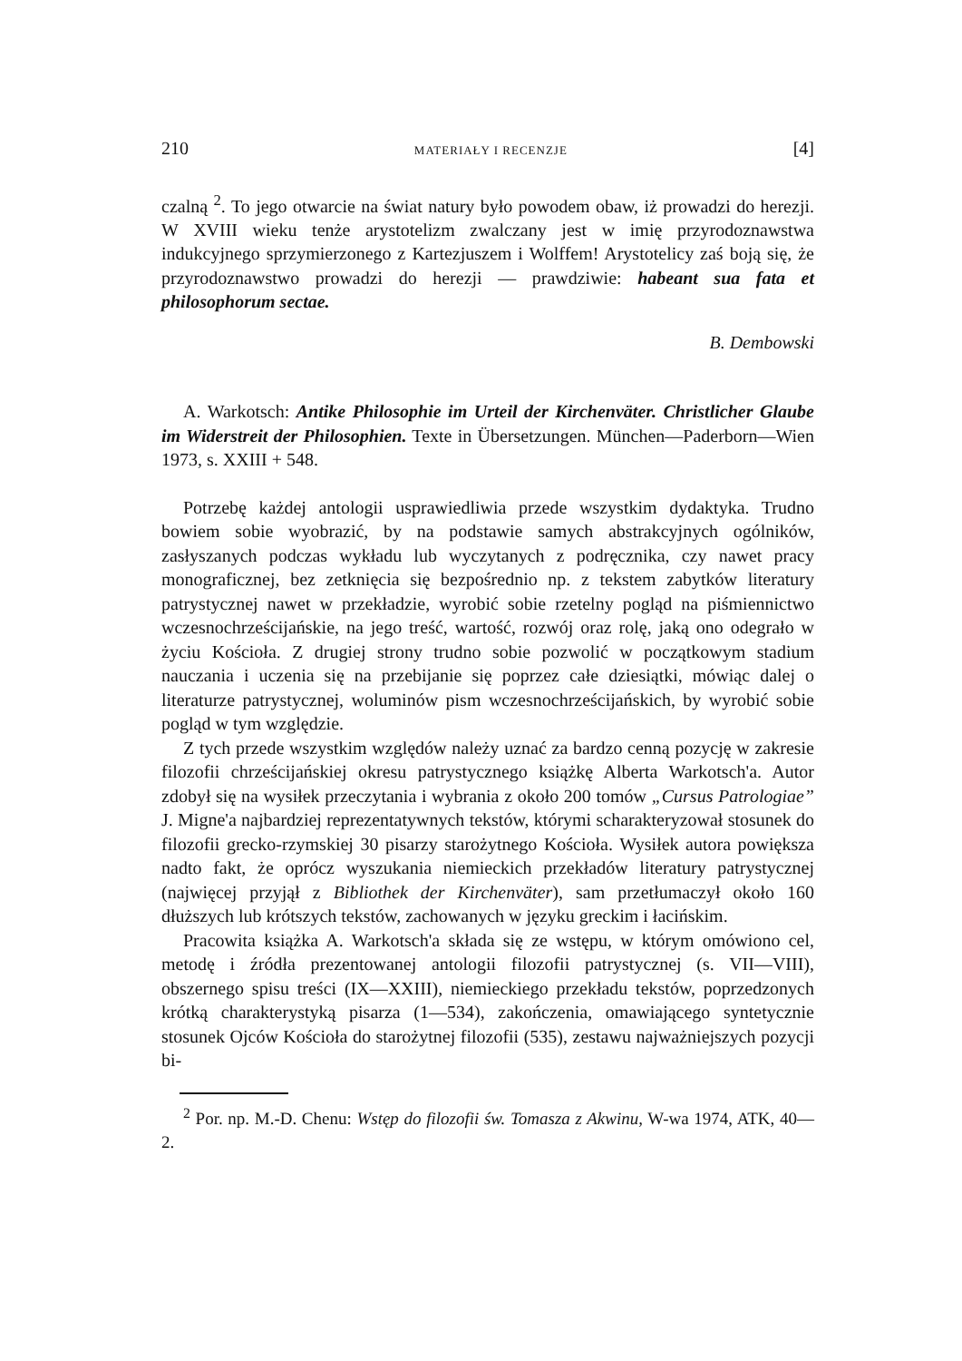210 MATERIAŁY I RECENZJE [4]
czalną <sup>2</sup>. To jego otwarcie na świat natury było powodem obaw, iż prowadzi do herezji. W XVIII wieku tenże arystotelizm zwalczany jest w imię przyrodoznawstwa indukcyjnego sprzymierzonego z Kartezjuszem i Wolffem! Arystotelicy zaś boją się, że przyrodoznawstwo prowadzi do herezji — prawdziwie: habeant sua fata et philosophorum sectae.
B. Dembowski
A. Warkotsch: Antike Philosophie im Urteil der Kirchenväter. Christlicher Glaube im Widerstreit der Philosophien. Texte in Übersetzungen. München—Paderborn—Wien 1973, s. XXIII + 548.
Potrzebę każdej antologii usprawiedliwia przede wszystkim dydaktyka. Trudno bowiem sobie wyobrazić, by na podstawie samych abstrakcyjnych ogólników, zasłyszanych podczas wykładu lub wyczytanych z podręcznika, czy nawet pracy monograficznej, bez zetknięcia się bezpośrednio np. z tekstem zabytków literatury patrystycznej nawet w przekładzie, wyrobić sobie rzetelny pogląd na piśmiennictwo wczesnochrześcijańskie, na jego treść, wartość, rozwój oraz rolę, jaką ono odegrało w życiu Kościoła. Z drugiej strony trudno sobie pozwolić w początkowym stadium nauczania i uczenia się na przebijanie się poprzez całe dziesiątki, mówiąc dalej o literaturze patrystycznej, woluminów pism wczesnochrześcijańskich, by wyrobić sobie pogląd w tym względzie.
Z tych przede wszystkim względów należy uznać za bardzo cenną pozycję w zakresie filozofii chrześcijańskiej okresu patrystycznego książkę Alberta Warkotsch'a. Autor zdobył się na wysiłek przeczytania i wybrania z około 200 tomów „Cursus Patrologiae” J. Migne'a najbardziej reprezentatywnych tekstów, którymi scharakteryzował stosunek do filozofii grecko-rzymskiej 30 pisarzy starożytnego Kościoła. Wysiłek autora powiększa nadto fakt, że oprócz wyszukania niemieckich przekładów literatury patrystycznej (najwięcej przyjął z Bibliothek der Kirchenväter), sam przetłumaczył około 160 dłuższych lub krótszych tekstów, zachowanych w języku greckim i łacińskim.
Pracowita książka A. Warkotsch'a składa się ze wstępu, w którym omówiono cel, metodę i źródła prezentowanej antologii filozofii patrystycznej (s. VII—VIII), obszernego spisu treści (IX—XXIII), niemieckiego przekładu tekstów, poprzedzonych krótką charakterystyką pisarza (1—534), zakończenia, omawiającego syntetycznie stosunek Ojców Kościoła do starożytnej filozofii (535), zestawu najważniejszych pozycji bi-
<sup>2</sup> Por. np. M.-D. Chenu: Wstęp do filozofii św. Tomasza z Akwinu, W-wa 1974, ATK, 40—2.